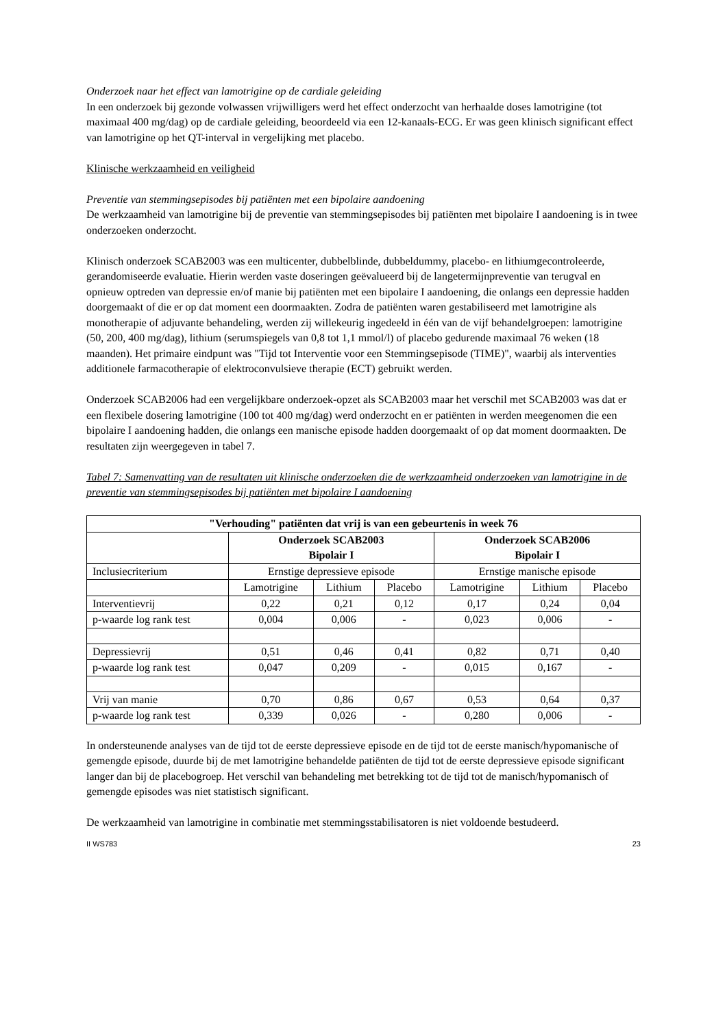Onderzoek naar het effect van lamotrigine op de cardiale geleiding
In een onderzoek bij gezonde volwassen vrijwilligers werd het effect onderzocht van herhaalde doses lamotrigine (tot maximaal 400 mg/dag) op de cardiale geleiding, beoordeeld via een 12-kanaals-ECG. Er was geen klinisch significant effect van lamotrigine op het QT-interval in vergelijking met placebo.
Klinische werkzaamheid en veiligheid
Preventie van stemmingsepisodes bij patiënten met een bipolaire aandoening
De werkzaamheid van lamotrigine bij de preventie van stemmingsepisodes bij patiënten met bipolaire I aandoening is in twee onderzoeken onderzocht.
Klinisch onderzoek SCAB2003 was een multicenter, dubbelblinde, dubbeldummy, placebo- en lithiumgecontroleerde, gerandomiseerde evaluatie. Hierin werden vaste doseringen geëvalueerd bij de langetermijnpreventie van terugval en opnieuw optreden van depressie en/of manie bij patiënten met een bipolaire I aandoening, die onlangs een depressie hadden doorgemaakt of die er op dat moment een doormaakten. Zodra de patiënten waren gestabiliseerd met lamotrigine als monotherapie of adjuvante behandeling, werden zij willekeurig ingedeeld in één van de vijf behandelgroepen: lamotrigine (50, 200, 400 mg/dag), lithium (serumspiegels van 0,8 tot 1,1 mmol/l) of placebo gedurende maximaal 76 weken (18 maanden). Het primaire eindpunt was "Tijd tot Interventie voor een Stemmingsepisode (TIME)", waarbij als interventies additionele farmacotherapie of elektroconvulsieve therapie (ECT) gebruikt werden.
Onderzoek SCAB2006 had een vergelijkbare onderzoek-opzet als SCAB2003 maar het verschil met SCAB2003 was dat er een flexibele dosering lamotrigine (100 tot 400 mg/dag) werd onderzocht en er patiënten in werden meegenomen die een bipolaire I aandoening hadden, die onlangs een manische episode hadden doorgemaakt of op dat moment doormaakten. De resultaten zijn weergegeven in tabel 7.
Tabel 7: Samenvatting van de resultaten uit klinische onderzoeken die de werkzaamheid onderzoeken van lamotrigine in de preventie van stemmingsepisodes bij patiënten met bipolaire I aandoening
| "Verhouding" patiënten dat vrij is van een gebeurtenis in week 76 | | | | | | |
| --- | --- | --- | --- | --- | --- | --- |
| | Onderzoek SCAB2003 Bipolair I | | | Onderzoek SCAB2006 Bipolair I | | |
| Inclusiecriterium | Ernstige depressieve episode | | | Ernstige manische episode | | |
| | Lamotrigine | Lithium | Placebo | Lamotrigine | Lithium | Placebo |
| Interventievrij | 0,22 | 0,21 | 0,12 | 0,17 | 0,24 | 0,04 |
| p-waarde log rank test | 0,004 | 0,006 | - | 0,023 | 0,006 | - |
| Depressievrij | 0,51 | 0,46 | 0,41 | 0,82 | 0,71 | 0,40 |
| p-waarde log rank test | 0,047 | 0,209 | - | 0,015 | 0,167 | - |
| Vrij van manie | 0,70 | 0,86 | 0,67 | 0,53 | 0,64 | 0,37 |
| p-waarde log rank test | 0,339 | 0,026 | - | 0,280 | 0,006 | - |
In ondersteunende analyses van de tijd tot de eerste depressieve episode en de tijd tot de eerste manisch/hypomanische of gemengde episode, duurde bij de met lamotrigine behandelde patiënten de tijd tot de eerste depressieve episode significant langer dan bij de placebogroep. Het verschil van behandeling met betrekking tot de tijd tot de manisch/hypomanisch of gemengde episodes was niet statistisch significant.
De werkzaamheid van lamotrigine in combinatie met stemmingsstabilisatoren is niet voldoende bestudeerd.
II WS783 23